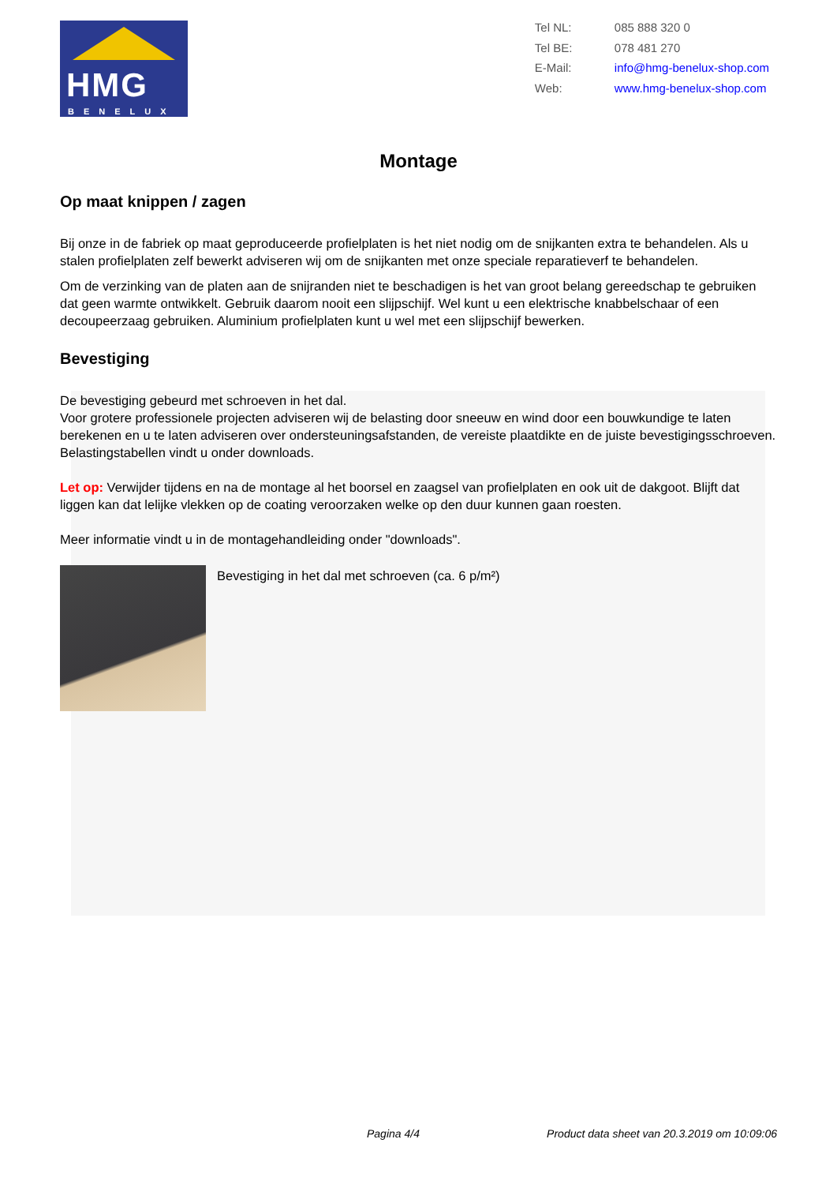HMG
BENELUX
Tel NL: 085 888 320 0
Tel BE: 078 481 270
E-Mail: info@hmg-benelux-shop.com
Web: www.hmg-benelux-shop.com
Montage
Op maat knippen / zagen
Bij onze in de fabriek op maat geproduceerde profielplaten is het niet nodig om de snijkanten extra te behandelen. Als u stalen profielplaten zelf bewerkt adviseren wij om de snijkanten met onze speciale reparatieverf te behandelen.
Om de verzinking van de platen aan de snijranden niet te beschadigen is het van groot belang gereedschap te gebruiken dat geen warmte ontwikkelt. Gebruik daarom nooit een slijpschijf. Wel kunt u een elektrische knabbelschaar of een decoupeerzaag gebruiken. Aluminium profielplaten kunt u wel met een slijpschijf bewerken.
Bevestiging
De bevestiging gebeurd met schroeven in het dal.
Voor grotere professionele projecten adviseren wij de belasting door sneeuw en wind door een bouwkundige te laten berekenen en u te laten adviseren over ondersteuningsafstanden, de vereiste plaatdikte en de juiste bevestigingsschroeven. Belastingstabellen vindt u onder downloads.
Let op: Verwijder tijdens en na de montage al het boorsel en zaagsel van profielplaten en ook uit de dakgoot. Blijft dat liggen kan dat lelijke vlekken op de coating veroorzaken welke op den duur kunnen gaan roesten.
Meer informatie vindt u in de montagehandleiding onder "downloads".
Bevestiging in het dal met schroeven (ca. 6 p/m²)
Pagina 4/4 Product data sheet van 20.3.2019 om 10:09:06